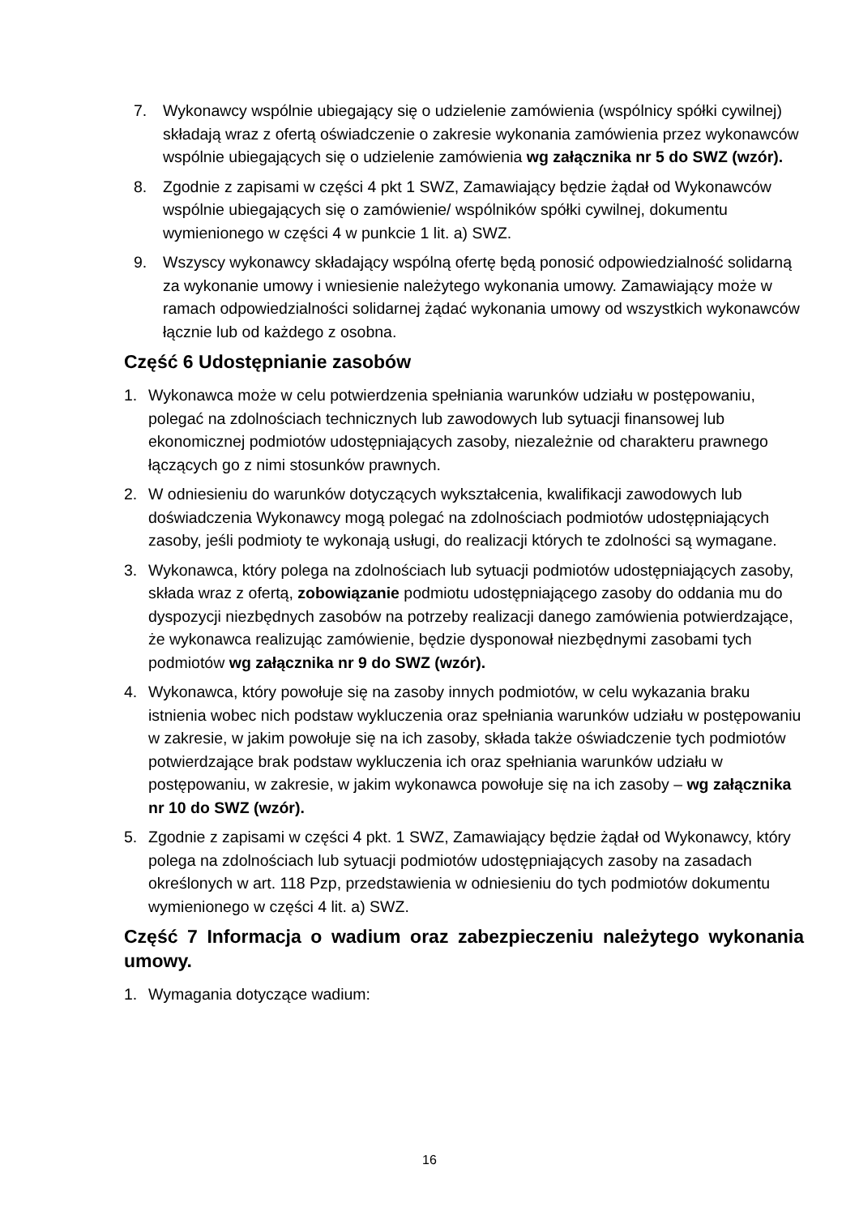7. Wykonawcy wspólnie ubiegający się o udzielenie zamówienia (wspólnicy spółki cywilnej) składają wraz z ofertą oświadczenie o zakresie wykonania zamówienia przez wykonawców wspólnie ubiegających się o udzielenie zamówienia wg załącznika nr 5 do SWZ (wzór).
8. Zgodnie z zapisami w części 4 pkt 1 SWZ, Zamawiający będzie żądał od Wykonawców wspólnie ubiegających się o zamówienie/ wspólników spółki cywilnej, dokumentu wymienionego w części 4 w punkcie 1 lit. a) SWZ.
9. Wszyscy wykonawcy składający wspólną ofertę będą ponosić odpowiedzialność solidarną za wykonanie umowy i wniesienie należytego wykonania umowy. Zamawiający może w ramach odpowiedzialności solidarnej żądać wykonania umowy od wszystkich wykonawców łącznie lub od każdego z osobna.
Część 6 Udostępnianie zasobów
1. Wykonawca może w celu potwierdzenia spełniania warunków udziału w postępowaniu, polegać na zdolnościach technicznych lub zawodowych lub sytuacji finansowej lub ekonomicznej podmiotów udostępniających zasoby, niezależnie od charakteru prawnego łączących go z nimi stosunków prawnych.
2. W odniesieniu do warunków dotyczących wykształcenia, kwalifikacji zawodowych lub doświadczenia Wykonawcy mogą polegać na zdolnościach podmiotów udostępniających zasoby, jeśli podmioty te wykonają usługi, do realizacji których te zdolności są wymagane.
3. Wykonawca, który polega na zdolnościach lub sytuacji podmiotów udostępniających zasoby, składa wraz z ofertą, zobowiązanie podmiotu udostępniającego zasoby do oddania mu do dyspozycji niezbędnych zasobów na potrzeby realizacji danego zamówienia potwierdzające, że wykonawca realizując zamówienie, będzie dysponował niezbędnymi zasobami tych podmiotów wg załącznika nr 9 do SWZ (wzór).
4. Wykonawca, który powołuje się na zasoby innych podmiotów, w celu wykazania braku istnienia wobec nich podstaw wykluczenia oraz spełniania warunków udziału w postępowaniu w zakresie, w jakim powołuje się na ich zasoby, składa także oświadczenie tych podmiotów potwierdzające brak podstaw wykluczenia ich oraz spełniania warunków udziału w postępowaniu, w zakresie, w jakim wykonawca powołuje się na ich zasoby – wg załącznika nr 10 do SWZ (wzór).
5. Zgodnie z zapisami w części 4 pkt. 1 SWZ, Zamawiający będzie żądał od Wykonawcy, który polega na zdolnościach lub sytuacji podmiotów udostępniających zasoby na zasadach określonych w art. 118 Pzp, przedstawienia w odniesieniu do tych podmiotów dokumentu wymienionego w części 4 lit. a) SWZ.
Część 7 Informacja o wadium oraz zabezpieczeniu należytego wykonania umowy.
1. Wymagania dotyczące wadium:
16